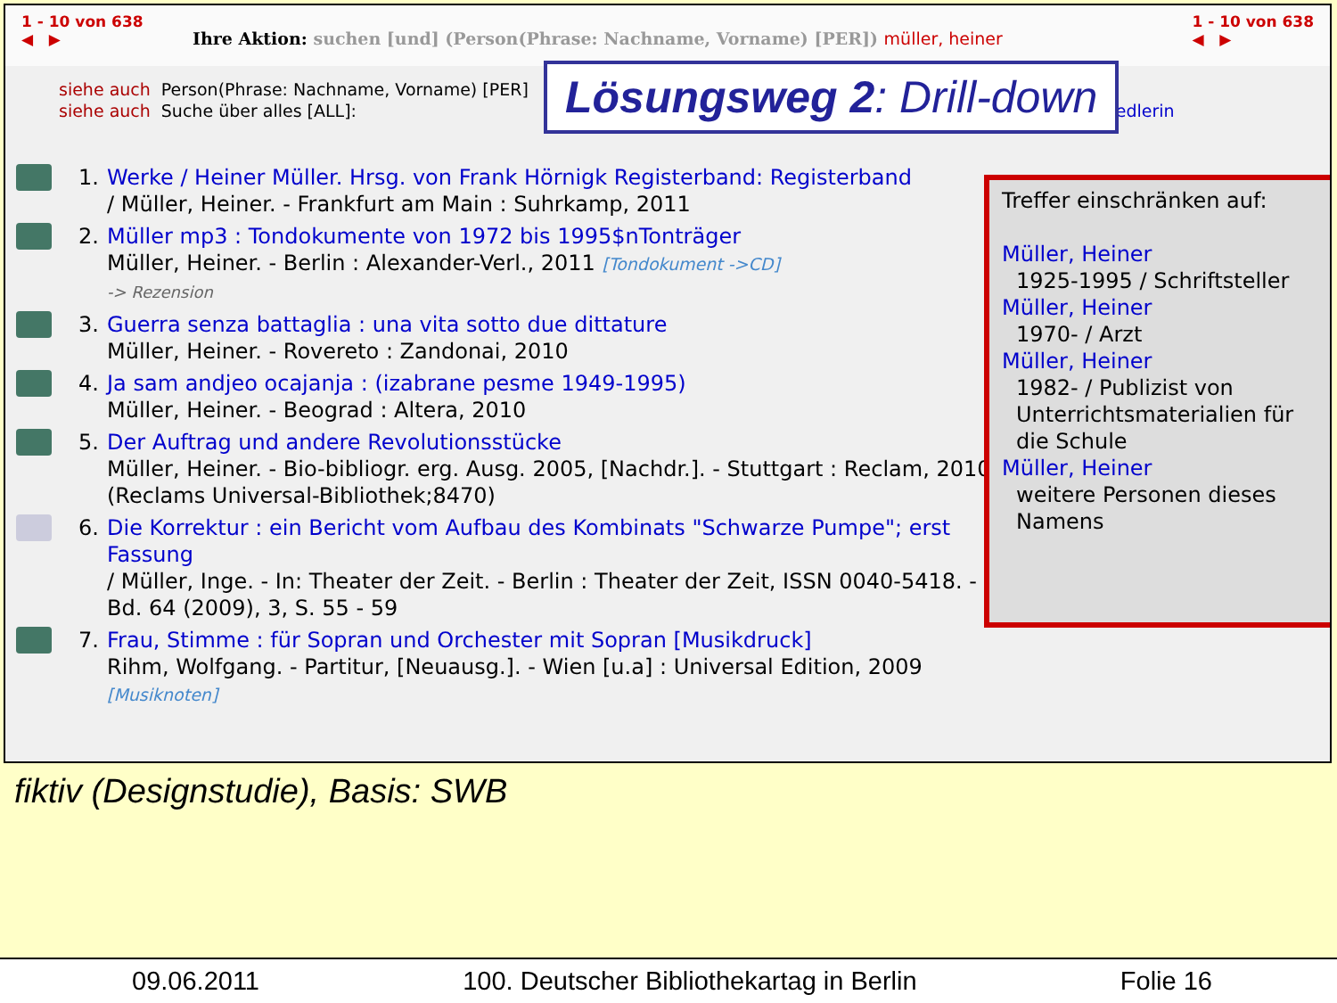1 - 10 von 638
◀ ▶ Ihre Aktion: suchen [und] (Person(Phrase: Nachname, Vorname) [PER]) müller, heiner
1 - 10 von 638
◀ ▶
siehe auch Person(Phrase: Nachname, Vorname) [PER]
siehe auch Suche über alles [ALL]: umsiedlerin
Lösungsweg 2: Drill-down
1. Werke / Heiner Müller. Hrsg. von Frank Hörnigk Registerband: Registerband
/ Müller, Heiner. - Frankfurt am Main : Suhrkamp, 2011
2. Müller mp3 : Tondokumente von 1972 bis 1995$nTonträger
Müller, Heiner. - Berlin : Alexander-Verl., 2011 [Tondokument ->CD]
-> Rezension
3. Guerra senza battaglia : una vita sotto due dittature
Müller, Heiner. - Rovereto : Zandonai, 2010
4. Ja sam andjeo ocajanja : (izabrane pesme 1949-1995)
Müller, Heiner. - Beograd : Altera, 2010
5. Der Auftrag und andere Revolutionsstücke
Müller, Heiner. - Bio-bibliogr. erg. Ausg. 2005, [Nachdr.]. - Stuttgart : Reclam, 2010
(Reclams Universal-Bibliothek;8470)
6. Die Korrektur : ein Bericht vom Aufbau des Kombinats "Schwarze Pumpe"; erst Fassung
/ Müller, Inge. - In: Theater der Zeit. - Berlin : Theater der Zeit, ISSN 0040-5418. - Bd. 64 (2009), 3, S. 55 - 59
7. Frau, Stimme : für Sopran und Orchester mit Sopran [Musikdruck]
Rihm, Wolfgang. - Partitur, [Neuausg.]. - Wien [u.a] : Universal Edition, 2009 [Musiknoten]
Treffer einschränken auf:
Müller, Heiner
1925-1995 / Schriftsteller
Müller, Heiner
1970- / Arzt
Müller, Heiner
1982- / Publizist von Unterrichtsmaterialien für die Schule
Müller, Heiner
weitere Personen dieses Namens
fiktiv (Designstudie), Basis: SWB
09.06.2011 100. Deutscher Bibliothekartag in Berlin Folie 16